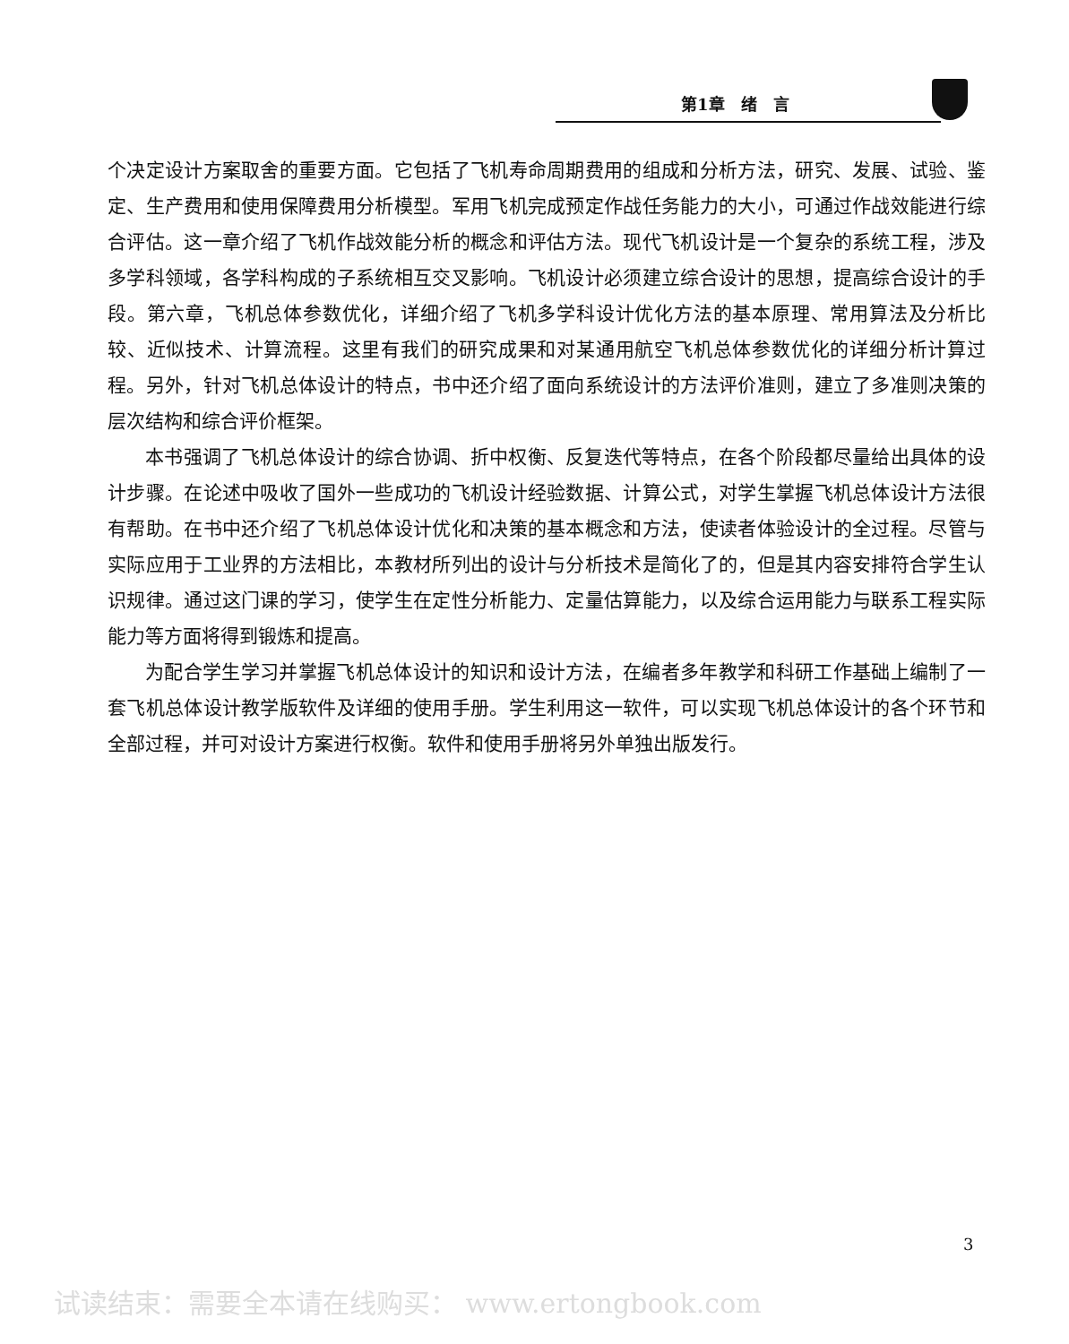第1章　绪　言
个决定设计方案取舍的重要方面。它包括了飞机寿命周期费用的组成和分析方法，研究、发展、试验、鉴定、生产费用和使用保障费用分析模型。军用飞机完成预定作战任务能力的大小，可通过作战效能进行综合评估。这一章介绍了飞机作战效能分析的概念和评估方法。现代飞机设计是一个复杂的系统工程，涉及多学科领域，各学科构成的子系统相互交叉影响。飞机设计必须建立综合设计的思想，提高综合设计的手段。第六章，飞机总体参数优化，详细介绍了飞机多学科设计优化方法的基本原理、常用算法及分析比较、近似技术、计算流程。这里有我们的研究成果和对某通用航空飞机总体参数优化的详细分析计算过程。另外，针对飞机总体设计的特点，书中还介绍了面向系统设计的方法评价准则，建立了多准则决策的层次结构和综合评价框架。
本书强调了飞机总体设计的综合协调、折中权衡、反复迭代等特点，在各个阶段都尽量给出具体的设计步骤。在论述中吸收了国外一些成功的飞机设计经验数据、计算公式，对学生掌握飞机总体设计方法很有帮助。在书中还介绍了飞机总体设计优化和决策的基本概念和方法，使读者体验设计的全过程。尽管与实际应用于工业界的方法相比，本教材所列出的设计与分析技术是简化了的，但是其内容安排符合学生认识规律。通过这门课的学习，使学生在定性分析能力、定量估算能力，以及综合运用能力与联系工程实际能力等方面将得到锻炼和提高。
为配合学生学习并掌握飞机总体设计的知识和设计方法，在编者多年教学和科研工作基础上编制了一套飞机总体设计教学版软件及详细的使用手册。学生利用这一软件，可以实现飞机总体设计的各个环节和全部过程，并可对设计方案进行权衡。软件和使用手册将另外单独出版发行。
3
试读结束：需要全本请在线购买： www.ertongbook.com